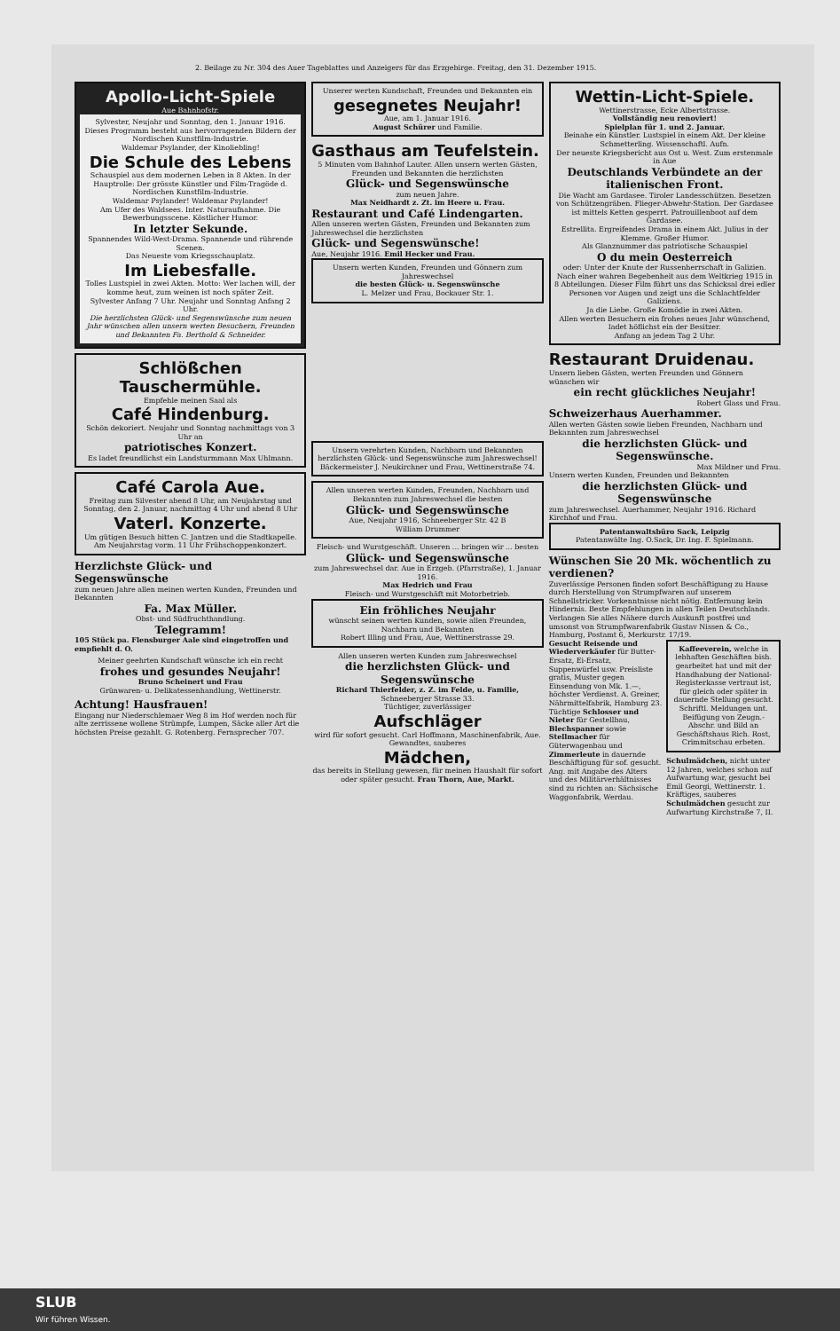2. Beilage zu Nr. 304 des Auer Tageblattes und Anzeigers für das Erzgebirge. Freitag, den 31. Dezember 1915.
Apollo-Licht-Spiele
Aue Bahnhofstr.
Sylvester, Neujahr und Sonntag, den 1. Januar 1916.
Dieses Programm besteht aus hervorragenden Bildern der Nordischen Kunstfilm-Industrie.
Waldemar Psylander, der Kinoliebling!
Die Schule des Lebens
Schauspiel aus dem modernen Leben in 8 Akten. In der Hauptrolle: Der grösste Künstler und Film-Tragöde d. Nordischen Kunstfilm-Industrie.
Waldemar Psylander! Waldemar Psylander!
Am Ufer des Waldsees. Inter. Naturaufnahme. Die Bewerbungsscene. Köstlicher Humor.
In letzter Sekunde.
Spannendes Wild-West-Drama. Spannende und rührende Scenen.
Das Neueste vom Kriegsschauplatz.
Im Liebesfalle.
Tolles Lustspiel in zwei Akten. Motto: Wer lachen will, der komme heut, zum weinen ist noch später Zeit.
Sylvester Anfang 7 Uhr. Neujahr und Sonntag Anfang 2 Uhr.
Die herzlichsten Glück- und Segenswünsche zum neuen Jahr wünschen allen unsern werten Besuchern, Freunden und Bekannten Fa. Berthold & Schneider.
Schlößchen Tauschermühle.
Empfehle meinen Saal als
Café Hindenburg.
Schön dekoriert. Neujahr und Sonntag nachmittags von 3 Uhr an
patriotisches Konzert.
Es ladet freundlichst ein Landsturmmann Max Uhlmann.
Café Carola Aue.
Freitag zum Silvester abend 8 Uhr, am Neujahrstag und Sonntag, den 2. Januar, nachmittag 4 Uhr und abend 8 Uhr
Vaterl. Konzerte.
Um gütigen Besuch bitten C. Jantzen und die Stadtkapelle.
Am Neujahrstag vorm. 11 Uhr Frühschoppenkonzert.
Herzlichste Glück- und Segenswünsche
zum neuen Jahre allen meinen werten Kunden, Freunden und Bekannten
Fa. Max Müller.
Obst- und Südfruchthandlung.
Telegramm!
105 Stück pa. Flensburger Aale sind eingetroffen und empfiehlt d. O.
Meiner geehrten Kundschaft wünsche ich ein recht
frohes und gesundes Neujahr!
Bruno Scheinert und Frau
Grünwaren- u. Delikatessenhandlung, Wettinerstr.
Achtung! Hausfrauen!
Eingang nur Niederschlemaer Weg 8 im Hof werden noch für alte zerrissene wollene Strümpfe, Lumpen, Säcke aller Art die höchsten Preise gezahlt. G. Rotenberg. Fernsprecher 707.
Unserer werten Kundschaft, Freunden und Bekannten ein
gesegnetes Neujahr!
Aue, am 1. Januar 1916.
August Schürer und Familie.
Gasthaus am Teufelstein.
5 Minuten vom Bahnhof Lauter. Allen unsern werten Gästen, Freunden und Bekannten die herzlichsten
Glück- und Segenswünsche
zum neuen Jahre.
Max Neidhardt z. Zt. im Heere u. Frau.
Restaurant und Café Lindengarten.
Allen unseren werten Gästen, Freunden und Bekannten zum Jahreswechsel die herzlichsten
Glück- und Segenswünsche!
Aue, Neujahr 1916. Emil Hecker und Frau.
Unsern werten Kunden, Freunden und Gönnern zum Jahreswechsel
die besten Glück- u. Segenswünsche
L. Melzer und Frau, Bockauer Str. 1.
Unsern verehrten Kunden, Nachbarn und Bekannten herzlichsten Glück- und Segenswünsche zum Jahreswechsel!
Bäckermeister J. Neukirchner und Frau, Wettinerstraße 74.
Allen unseren werten Kunden, Freunden, Nachbarn und Bekannten zum Jahreswechsel die besten
Glück- und Segenswünsche
Aue, Neujahr 1916, Schneeberger Str. 42 B
William Drummer
Fleisch- und Wurstgeschäft. Unseren ... bringen wir ... besten
Glück- und Segenswünsche
zum Jahreswechsel dar. Aue in Erzgeb. (Pfarrstraße), 1. Januar 1916.
Max Hedrich und Frau
Fleisch- und Wurstgeschäft mit Motorbetrieb.
Ein fröhliches Neujahr
wünscht seinen werten Kunden, sowie allen Freunden, Nachbarn und Bekannten
Robert Illing und Frau, Aue, Wettinerstrasse 29.
Allen unseren werten Kunden zum Jahreswechsel
die herzlichsten Glück- und Segenswünsche
Richard Thierfelder, z. Z. im Felde, u. Familie,
Schneeberger Strasse 33.
Tüchtiger, zuverlässiger
Aufschläger
wird für sofort gesucht. Carl Hoffmann, Maschinenfabrik, Aue.
Gewandtes, sauberes
Mädchen,
das bereits in Stellung gewesen, für meinen Haushalt für sofort oder später gesucht. Frau Thorn, Aue, Markt.
Wettin-Licht-Spiele.
Wettinerstrasse, Ecke Albertstrasse.
Vollständig neu renoviert!
Spielplan für 1. und 2. Januar.
Beinahe ein Künstler. Lustspiel in einem Akt. Der kleine Schmetterling. Wissenschaftl. Aufn.
Der neueste Kriegsbericht aus Ost u. West. Zum erstenmale in Aue
Deutschlands Verbündete an der italienischen Front.
Die Wacht am Gardasee. Tiroler Landesschützen. Besetzen von Schützengräben. Flieger-Abwehr-Station. Der Gardasee ist mittels Ketten gesperrt. Patrouillenboot auf dem Gardasee.
Estrellita. Ergreifendes Drama in einem Akt. Julius in der Klemme. Großer Humor.
Als Glanznummer das patriotische Schauspiel
O du mein Oesterreich
oder: Unter der Knute der Russenherrschaft in Galizien. Nach einer wahren Begebenheit aus dem Weltkrieg 1915 in 8 Abteilungen. Dieser Film führt uns das Schicksal drei edler Personen vor Augen und zeigt uns die Schlachtfelder Galiziens.
Ja die Liebe. Große Komödie in zwei Akten.
Allen werten Besuchern ein frohes neues Jahr wünschend, ladet höflichst ein der Besitzer.
Anfang an jedem Tag 2 Uhr.
Restaurant Druidenau.
Unsern lieben Gästen, werten Freunden und Gönnern wünschen wir
ein recht glückliches Neujahr!
Robert Glass und Frau.
Schweizerhaus Auerhammer.
Allen werten Gästen sowie lieben Freunden, Nachbarn und Bekannten zum Jahreswechsel
die herzlichsten Glück- und Segenswünsche.
Max Mildner und Frau.
Unsern werten Kunden, Freunden und Bekannten
die herzlichsten Glück- und Segenswünsche
zum Jahreswechsel. Auerhammer, Neujahr 1916. Richard Kirchhof und Frau.
Patentanwaltsbüro Sack, Leipzig
Patentanwälte Ing. O.Sack, Dr. Ing. F. Spielmann.
Wünschen Sie 20 Mk. wöchentlich zu verdienen?
Zuverlässige Personen finden sofort Beschäftigung zu Hause durch Herstellung von Strumpfwaren auf unserem Schnellstricker. Vorkenntnisse nicht nötig. Entfernung kein Hindernis. Beste Empfehlungen in allen Teilen Deutschlands. Verlangen Sie alles Nähere durch Auskunft postfrei und umsonst von Strumpfwarenfabrik Gustav Nissen & Co., Hamburg, Postamt 6, Merkurstr. 17/19.
Gesucht Reisende und Wiederverkäufer für Butter-Ersatz, Ei-Ersatz, Suppenwürfel usw. Preisliste gratis, Muster gegen Einsendung von Mk. 1.—, höchster Verdienst. A. Greiner, Nährmittelfabrik, Hamburg 23.
Tüchtige Schlosser und Nieter für Gestellbau, Blechspanner sowie Stellmacher für Güterwagenbau und Zimmerleute in dauernde Beschäftigung für sof. gesucht. Ang. mit Angabe des Alters und des Militärverhältnisses sind zu richten an: Sächsische Waggonfabrik, Werdau.
Kaffeeverein, welche in lebhaften Geschäften bish. gearbeitet hat und mit der Handhabung der National-Registerkasse vertraut ist, für gleich oder später in dauernde Stellung gesucht. Schriftl. Meldungen unt. Beifügung von Zeugn.-Abschr. und Bild an Geschäftshaus Rich. Rost, Crimmitschau erbeten.
Schulmädchen, nicht unter 12 Jahren, welches schon auf Aufwartung war, gesucht bei Emil Georgi, Wettinerstr. 1.
Kräftiges, sauberes Schulmädchen gesucht zur Aufwartung Kirchstraße 7, II.
SLUB
Wir führen Wissen.